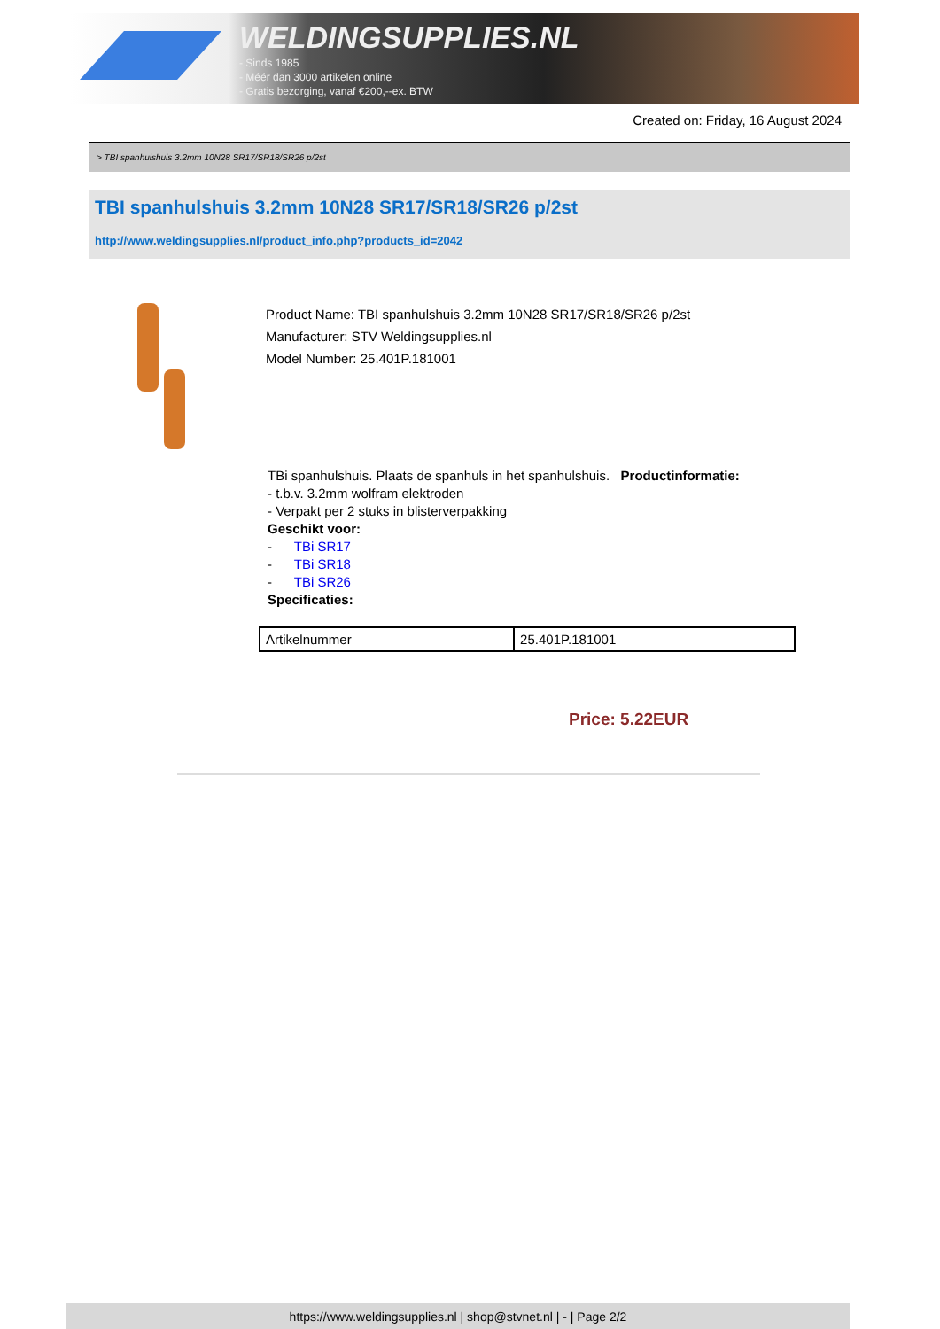WELDINGSUPPLIES.NL
- Sinds 1985
- Méér dan 3000 artikelen online
- Gratis bezorging, vanaf €200,--ex. BTW
Created on: Friday, 16 August 2024
> TBI spanhulshuis 3.2mm 10N28 SR17/SR18/SR26 p/2st
TBI spanhulshuis 3.2mm 10N28 SR17/SR18/SR26 p/2st
http://www.weldingsupplies.nl/product_info.php?products_id=2042
Product Name: TBI spanhulshuis 3.2mm 10N28 SR17/SR18/SR26 p/2st
Manufacturer: STV Weldingsupplies.nl
Model Number: 25.401P.181001
TBi spanhulshuis. Plaats de spanhuls in het spanhulshuis. Productinformatie:
- t.b.v. 3.2mm wolfram elektroden
- Verpakt per 2 stuks in blisterverpakking
Geschikt voor:
- TBi SR17
- TBi SR18
- TBi SR26
Specificaties:
| Artikelnummer | 25.401P.181001 |
Price: 5.22EUR
https://www.weldingsupplies.nl | shop@stvnet.nl | - | Page 2/2